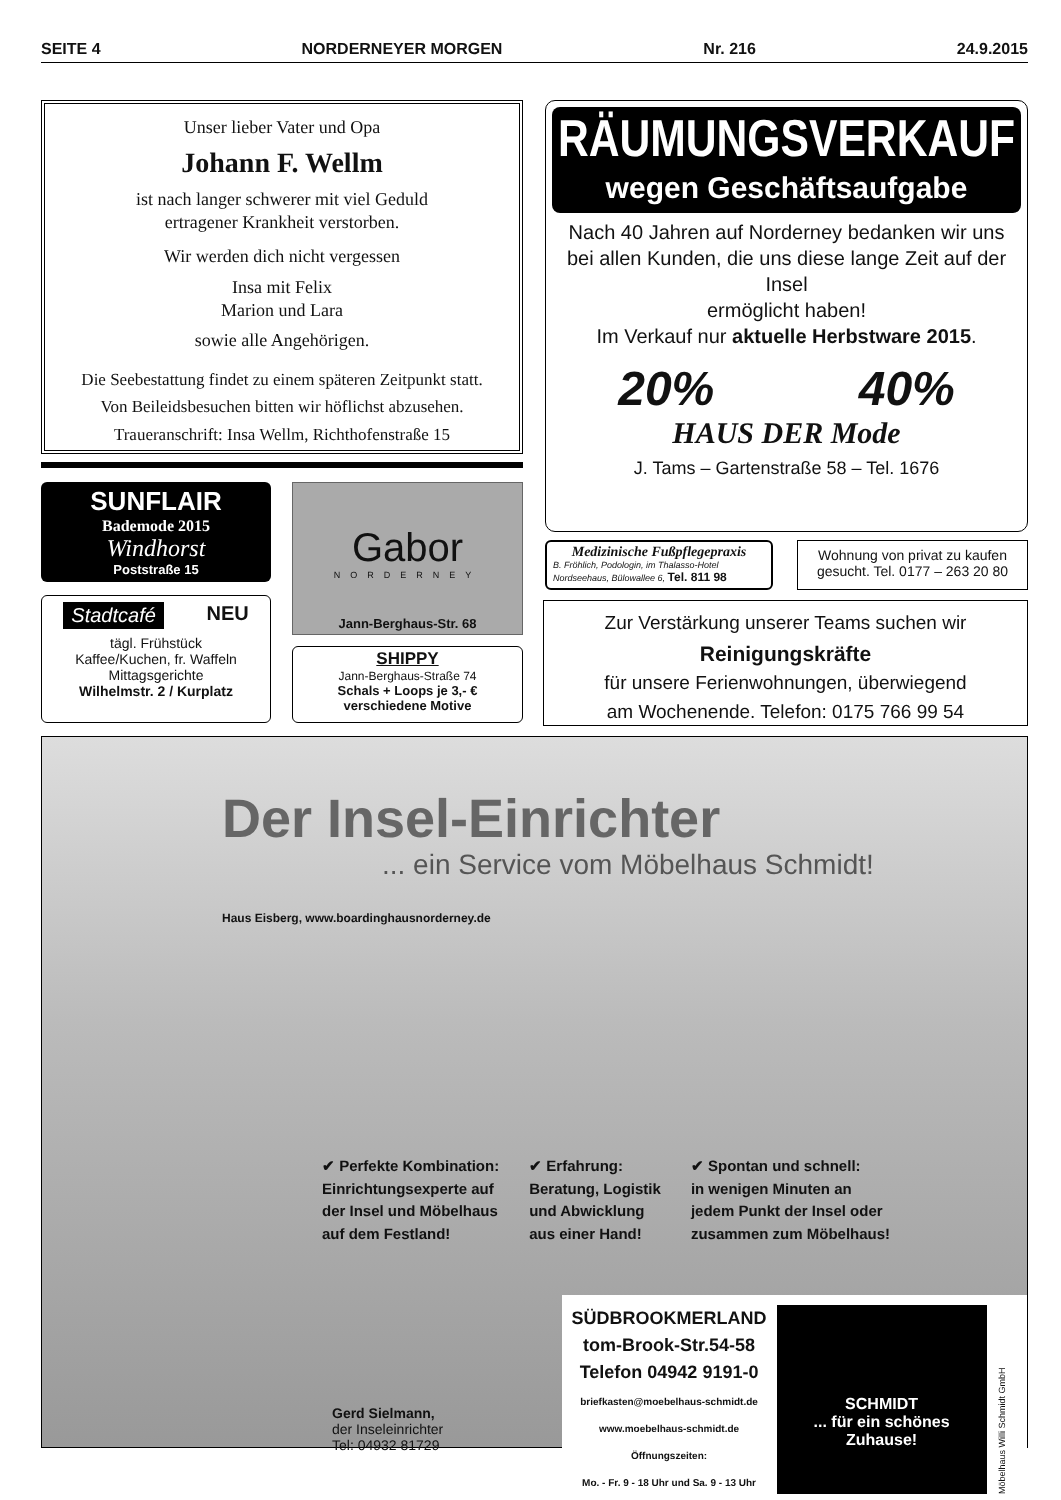SEITE 4 NORDERNEYER MORGEN Nr. 216 24.9.2015
Unser lieber Vater und Opa
Johann F. Wellm
ist nach langer schwerer mit viel Geduld
ertragener Krankheit verstorben.
Wir werden dich nicht vergessen
Insa mit Felix
Marion und Lara
sowie alle Angehörigen.
Die Seebestattung findet zu einem späteren Zeitpunkt statt.
Von Beileidsbesuchen bitten wir höflichst abzusehen.
Traueranschrift: Insa Wellm, Richthofenstraße 15
RÄUMUNGSVERKAUF
wegen Geschäftsaufgabe
Nach 40 Jahren auf Norderney bedanken wir uns
bei allen Kunden, die uns diese lange Zeit auf der Insel
ermöglicht haben!
Im Verkauf nur aktuelle Herbstware 2015.
20% 40%
HAUS DER Mode
J. Tams – Gartenstraße 58 – Tel. 1676
SUNFLAIR
Bademode 2015
Windhorst
Poststraße 15
Gabor
NORDERNEY
Jann-Berghaus-Str. 68
Stadtcafé NEU
tägl. Frühstück
Kaffee/Kuchen, fr. Waffeln
Mittagsgerichte
Wilhelmstr. 2 / Kurplatz
SHIPPY
Jann-Berghaus-Straße 74
Schals + Loops je 3,- €
verschiedene Motive
Medizinische Fußpflegepraxis
B. Fröhlich, Podologin, im Thalasso-Hotel Nordseehaus, Bülowallee 6, Tel. 811 98
Wohnung von privat zu kaufen
gesucht. Tel. 0177 – 263 20 80
Zur Verstärkung unserer Teams suchen wir
Reinigungskräfte
für unsere Ferienwohnungen, überwiegend
am Wochenende. Telefon: 0175 766 99 54
Der Insel-Einrichter
... ein Service vom Möbelhaus Schmidt!
Haus Eisberg, www.boardinghausnorderney.de
✔ Perfekte Kombination:
Einrichtungsexperte auf
der Insel und Möbelhaus
auf dem Festland!
✔ Erfahrung:
Beratung, Logistik
und Abwicklung
aus einer Hand!
✔ Spontan und schnell:
in wenigen Minuten an
jedem Punkt der Insel oder
zusammen zum Möbelhaus!
Gerd Sielmann,
der Inseleinrichter
Tel: 04932 81729
SÜDBROOKMERLAND
tom-Brook-Str.54-58
Telefon 04942 9191-0
briefkasten@moebelhaus-schmidt.de
www.moebelhaus-schmidt.de
Öffnungszeiten:
Mo. - Fr. 9 - 18 Uhr und Sa. 9 - 13 Uhr
SCHMIDT
... für ein schönes Zuhause!
Möbelhaus Willi Schmidt GmbH